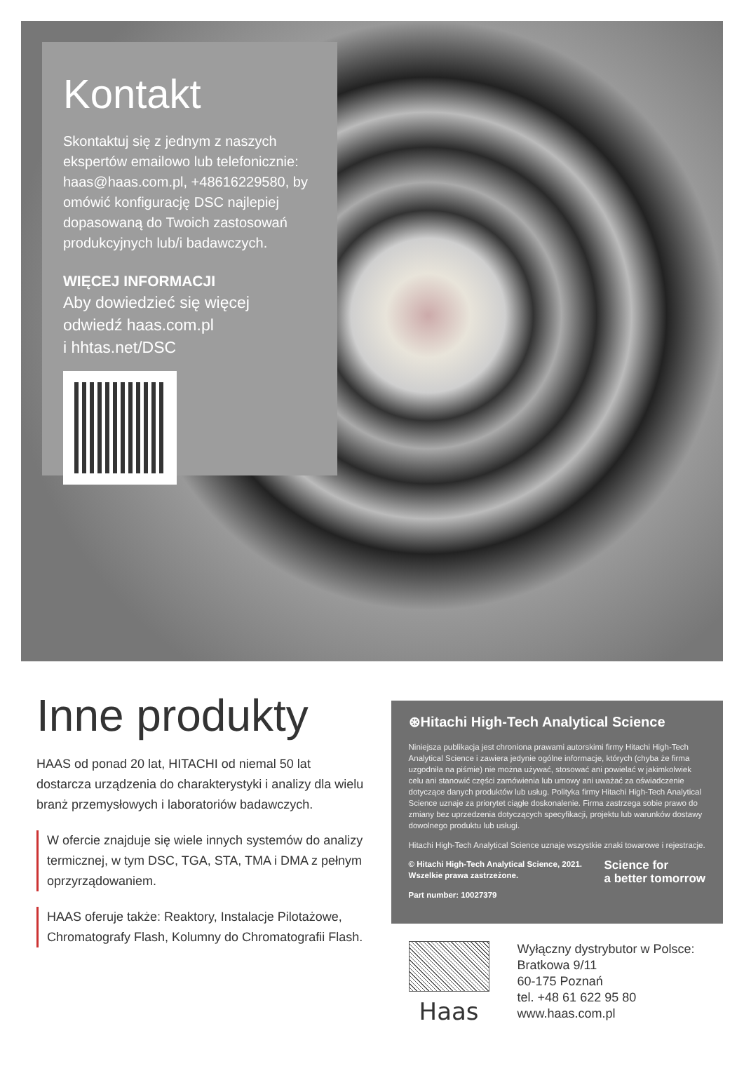Kontakt
Skontaktuj się z jednym z naszych ekspertów emailowo lub telefonicznie: haas@haas.com.pl, +48616229580, by omówić konfigurację DSC najlepiej dopasowaną do Twoich zastosowań produkcyjnych lub/i badawczych.
WIĘCEJ INFORMACJI
Aby dowiedzieć się więcej
odwiedź haas.com.pl
i hhtas.net/DSC
Inne produkty
HAAS od ponad 20 lat, HITACHI od niemal 50 lat dostarcza urządzenia do charakterystyki i analizy dla wielu branż przemysłowych i laboratoriów badawczych.
W ofercie znajduje się wiele innych systemów do analizy termicznej, w tym DSC, TGA, STA, TMA i DMA z pełnym oprzyrządowaniem.
HAAS oferuje także: Reaktory, Instalacje Pilotażowe, Chromatografy Flash, Kolumny do Chromatografii Flash.
⊛Hitachi High-Tech Analytical Science
Niniejsza publikacja jest chroniona prawami autorskimi firmy Hitachi High-Tech Analytical Science i zawiera jedynie ogólne informacje, których (chyba że firma uzgodniła na piśmie) nie można używać, stosować ani powielać w jakimkolwiek celu ani stanowić części zamówienia lub umowy ani uważać za oświadczenie dotyczące danych produktów lub usług. Polityka firmy Hitachi High-Tech Analytical Science uznaje za priorytet ciągłe doskonalenie. Firma zastrzega sobie prawo do zmiany bez uprzedzenia dotyczących specyfikacji, projektu lub warunków dostawy dowolnego produktu lub usługi.
Hitachi High-Tech Analytical Science uznaje wszystkie znaki towarowe i rejestracje.
Science for
a better tomorrow
© Hitachi High-Tech Analytical Science, 2021.
Wszelkie prawa zastrzeżone.
Part number: 10027379
Haas
Wyłączny dystrybutor w Polsce:
Bratkowa 9/11
60-175 Poznań
tel. +48 61 622 95 80
www.haas.com.pl